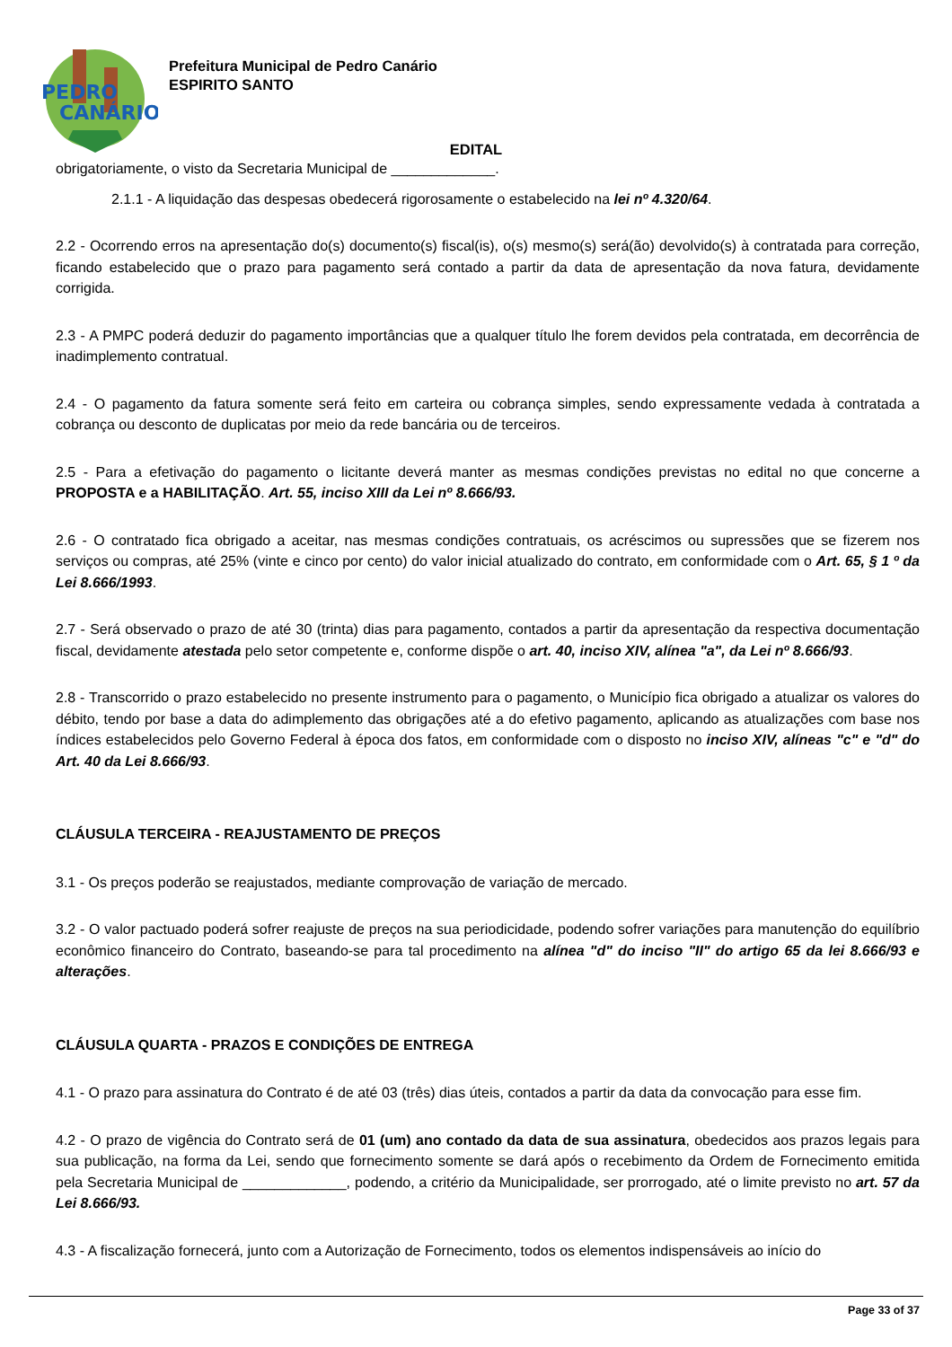PEDRO
CANÁRIO
Prefeitura Municipal de Pedro Canário
ESPIRITO SANTO
EDITAL
obrigatoriamente, o visto da Secretaria Municipal de _____________.
2.1.1 - A liquidação das despesas obedecerá rigorosamente o estabelecido na lei nº 4.320/64.
2.2 - Ocorrendo erros na apresentação do(s) documento(s) fiscal(is), o(s) mesmo(s) será(ão) devolvido(s) à contratada para correção, ficando estabelecido que o prazo para pagamento será contado a partir da data de apresentação da nova fatura, devidamente corrigida.
2.3 - A PMPC poderá deduzir do pagamento importâncias que a qualquer título lhe forem devidos pela contratada, em decorrência de inadimplemento contratual.
2.4 - O pagamento da fatura somente será feito em carteira ou cobrança simples, sendo expressamente vedada à contratada a cobrança ou desconto de duplicatas por meio da rede bancária ou de terceiros.
2.5 - Para a efetivação do pagamento o licitante deverá manter as mesmas condições previstas no edital no que concerne a PROPOSTA e a HABILITAÇÃO. Art. 55, inciso XIII da Lei nº 8.666/93.
2.6 - O contratado fica obrigado a aceitar, nas mesmas condições contratuais, os acréscimos ou supressões que se fizerem nos serviços ou compras, até 25% (vinte e cinco por cento) do valor inicial atualizado do contrato, em conformidade com o Art. 65, § 1 º da Lei 8.666/1993.
2.7 - Será observado o prazo de até 30 (trinta) dias para pagamento, contados a partir da apresentação da respectiva documentação fiscal, devidamente atestada pelo setor competente e, conforme dispõe o art. 40, inciso XIV, alínea "a", da Lei nº 8.666/93.
2.8 - Transcorrido o prazo estabelecido no presente instrumento para o pagamento, o Município fica obrigado a atualizar os valores do débito, tendo por base a data do adimplemento das obrigações até a do efetivo pagamento, aplicando as atualizações com base nos índices estabelecidos pelo Governo Federal à época dos fatos, em conformidade com o disposto no inciso XIV, alíneas "c" e "d" do Art. 40 da Lei 8.666/93.
CLÁUSULA TERCEIRA - REAJUSTAMENTO DE PREÇOS
3.1 - Os preços poderão se reajustados, mediante comprovação de variação de mercado.
3.2 - O valor pactuado poderá sofrer reajuste de preços na sua periodicidade, podendo sofrer variações para manutenção do equilíbrio econômico financeiro do Contrato, baseando-se para tal procedimento na alínea "d" do inciso "II" do artigo 65 da lei 8.666/93 e alterações.
CLÁUSULA QUARTA - PRAZOS E CONDIÇÕES DE ENTREGA
4.1 - O prazo para assinatura do Contrato é de até 03 (três) dias úteis, contados a partir da data da convocação para esse fim.
4.2 - O prazo de vigência do Contrato será de 01 (um) ano contado da data de sua assinatura, obedecidos aos prazos legais para sua publicação, na forma da Lei, sendo que fornecimento somente se dará após o recebimento da Ordem de Fornecimento emitida pela Secretaria Municipal de _____________, podendo, a critério da Municipalidade, ser prorrogado, até o limite previsto no art. 57 da Lei 8.666/93.
4.3 - A fiscalização fornecerá, junto com a Autorização de Fornecimento, todos os elementos indispensáveis ao início do
Page 33 of 37